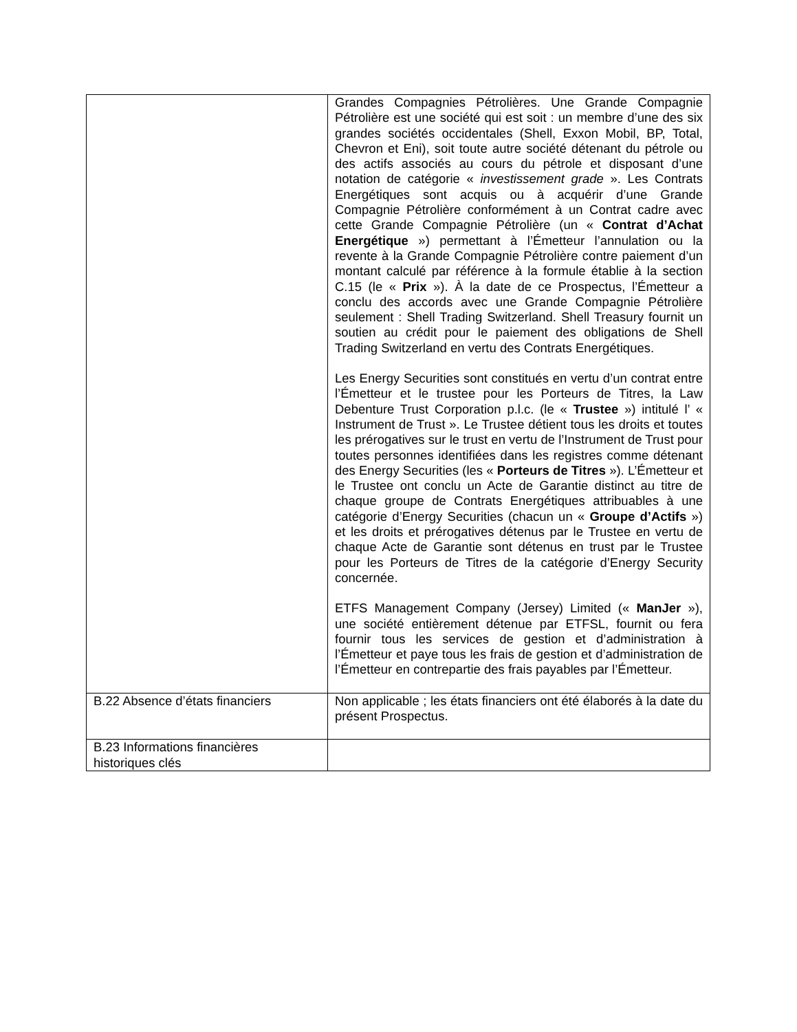| | Grandes Compagnies Pétrolières. Une Grande Compagnie Pétrolière est une société qui est soit : un membre d’une des six grandes sociétés occidentales (Shell, Exxon Mobil, BP, Total, Chevron et Eni), soit toute autre société détenant du pétrole ou des actifs associés au cours du pétrole et disposant d’une notation de catégorie « investissement grade ». Les Contrats Energétiques sont acquis ou à acquérir d’une Grande Compagnie Pétrolière conformément à un Contrat cadre avec cette Grande Compagnie Pétrolière (un « Contrat d’Achat Energétique ») permettant à l’Émetteur l’annulation ou la revente à la Grande Compagnie Pétrolière contre paiement d’un montant calculé par référence à la formule établie à la section C.15 (le « Prix »). À la date de ce Prospectus, l’Émetteur a conclu des accords avec une Grande Compagnie Pétrolière seulement : Shell Trading Switzerland. Shell Treasury fournit un soutien au crédit pour le paiement des obligations de Shell Trading Switzerland en vertu des Contrats Energétiques. Les Energy Securities sont constitués en vertu d’un contrat entre l’Émetteur et le trustee pour les Porteurs de Titres, la Law Debenture Trust Corporation p.l.c. (le « Trustee ») intitulé l’ « Instrument de Trust ». Le Trustee détient tous les droits et toutes les prérogatives sur le trust en vertu de l’Instrument de Trust pour toutes personnes identifiées dans les registres comme détenant des Energy Securities (les « Porteurs de Titres »). L’Émetteur et le Trustee ont conclu un Acte de Garantie distinct au titre de chaque groupe de Contrats Energétiques attribuables à une catégorie d’Energy Securities (chacun un « Groupe d’Actifs ») et les droits et prérogatives détenus par le Trustee en vertu de chaque Acte de Garantie sont détenus en trust par le Trustee pour les Porteurs de Titres de la catégorie d’Energy Security concernée. ETFS Management Company (Jersey) Limited (« ManJer »), une société entièrement détenue par ETFSL, fournit ou fera fournir tous les services de gestion et d’administration à l’Émetteur et paye tous les frais de gestion et d’administration de l’Émetteur en contrepartie des frais payables par l’Émetteur. |
| B.22 Absence d’états financiers | Non applicable ; les états financiers ont été élaborés à la date du présent Prospectus. |
| B.23 Informations financières historiques clés | |